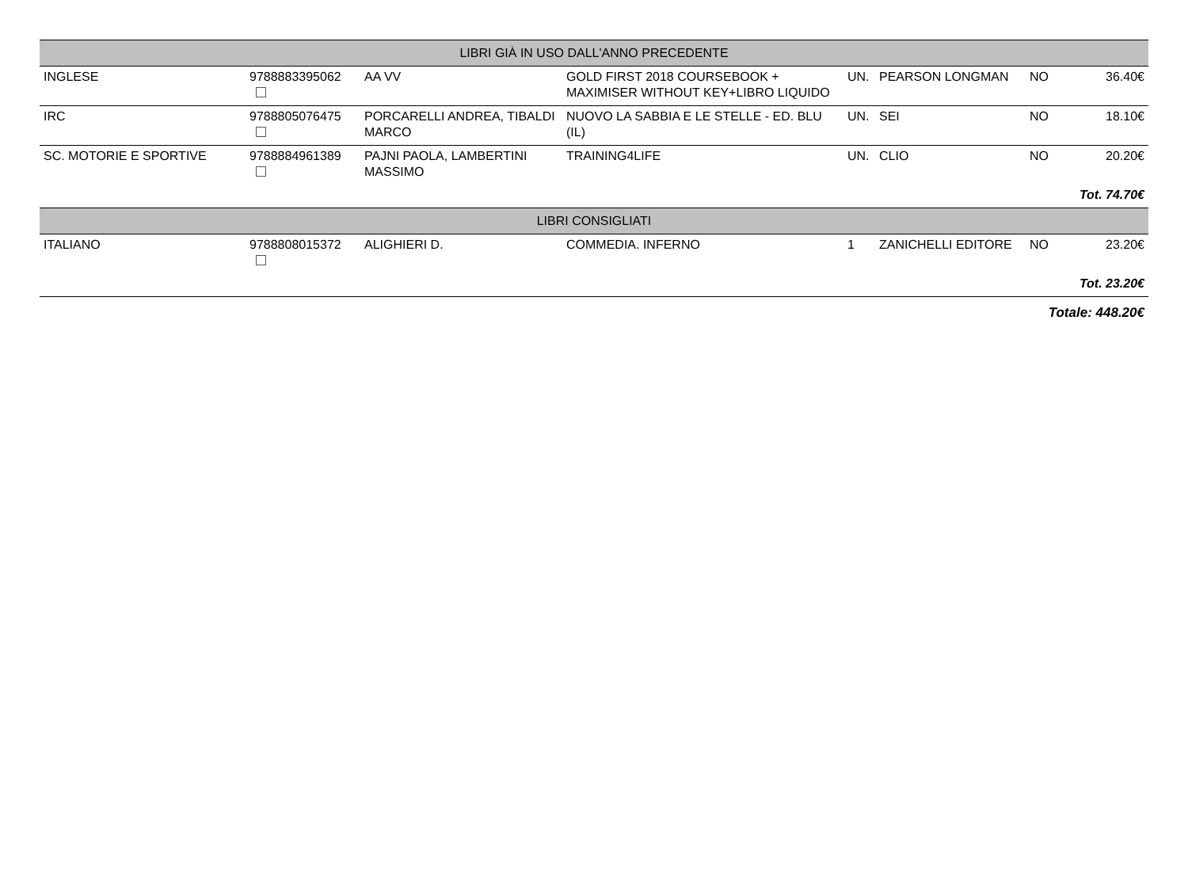| LIBRI GIÀ IN USO DALL'ANNO PRECEDENTE | | | | | | | |
| --- | --- | --- | --- | --- | --- | --- | --- |
| INGLESE | 9788883395062 | AA VV | GOLD FIRST 2018 COURSEBOOK + MAXIMISER WITHOUT KEY+LIBRO LIQUIDO | UN. | PEARSON LONGMAN | NO | 36.40€ |
| IRC | 9788805076475 | PORCARELLI ANDREA, TIBALDI MARCO | NUOVO LA SABBIA E LE STELLE - ED. BLU (IL) | UN. | SEI | NO | 18.10€ |
| SC. MOTORIE E SPORTIVE | 9788884961389 | PAJNI PAOLA, LAMBERTINI MASSIMO | TRAINING4LIFE | UN. | CLIO | NO | 20.20€ |
| Tot. 74.70€ | | | | | | | |
| LIBRI CONSIGLIATI | | | | | | | |
| ITALIANO | 9788808015372 | ALIGHIERI D. | COMMEDIA. INFERNO | 1 | ZANICHELLI EDITORE | NO | 23.20€ |
| Tot. 23.20€ | | | | | | | |
| Totale: 448.20€ | | | | | | | |